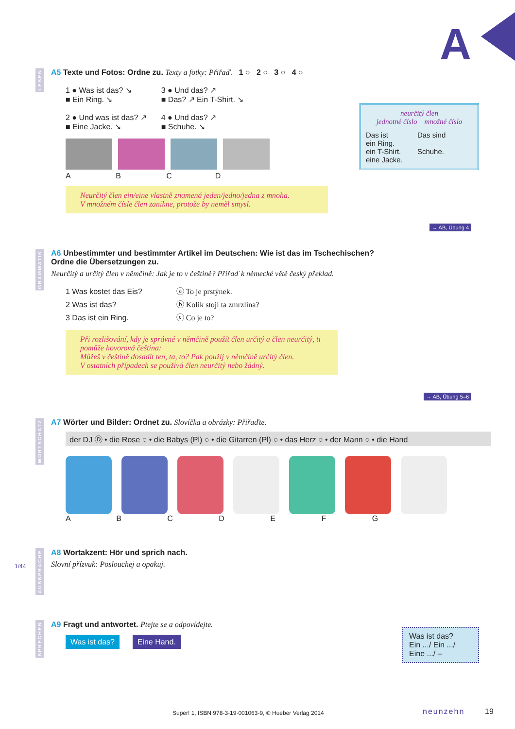A
LESEN
A5 Texte und Fotos: Ordne zu. Texty a fotky: Přiřaď. 1 ○ 2 ○ 3 ○ 4 ○
1 ● Was ist das? ↘
■ Ein Ring. ↘
2 ● Und was ist das? ↗
■ Eine Jacke. ↘
3 ● Und das? ↗
■ Das? ↗ Ein T-Shirt. ↘
4 ● Und das? ↗
■ Schuhe. ↘
A B C D
Neurčitý člen ein/eine vlastně znamená jeden/jedno/jedna z mnoha.
V množném čísle člen zanikne, protože by neměl smysl.
neurčitý člen
jednotné číslo množné číslo
Das ist
ein Ring.
ein T-Shirt.
eine Jacke.
Das sind
Schuhe.
→ AB, Übung 4
GRAMMATIK
A6 Unbestimmter und bestimmter Artikel im Deutschen: Wie ist das im Tschechischen?
Ordne die Übersetzungen zu.
Neurčitý a určitý člen v němčině: Jak je to v češtině? Přiřaď k německé větě český překlad.
1 Was kostet das Eis?
2 Was ist das?
3 Das ist ein Ring.
ⓐ To je prstýnek.
ⓑ Kolik stojí ta zmrzlina?
ⓒ Co je to?
Při rozlišování, kdy je správné v němčině použít člen určitý a člen neurčitý, ti pomůže hovorová čeština:
Můžeš v češtině dosadit ten, ta, to? Pak použij v němčině určitý člen.
V ostatních případech se používá člen neurčitý nebo žádný.
→ AB, Übung 5–6
WORTSCHATZ
A7 Wörter und Bilder: Ordnet zu. Slovíčka a obrázky: Přiřaďte.
der DJ Ⓓ • die Rose ○ • die Babys (Pl) ○ • die Gitarren (Pl) ○ • das Herz ○ • der Mann ○ • die Hand
A B C D E F G
AUSSPRACHE
1/44
A8 Wortakzent: Hör und sprich nach.
Slovní přízvuk: Poslouchej a opakuj.
SPRECHEN
A9 Fragt und antwortet. Ptejte se a odpovídejte.
Was ist das? Eine Hand.
Was ist das?
Ein .../ Ein .../
Eine .../ –
Super! 1, ISBN 978-3-19-001063-9, © Hueber Verlag 2014
neunzehn 19